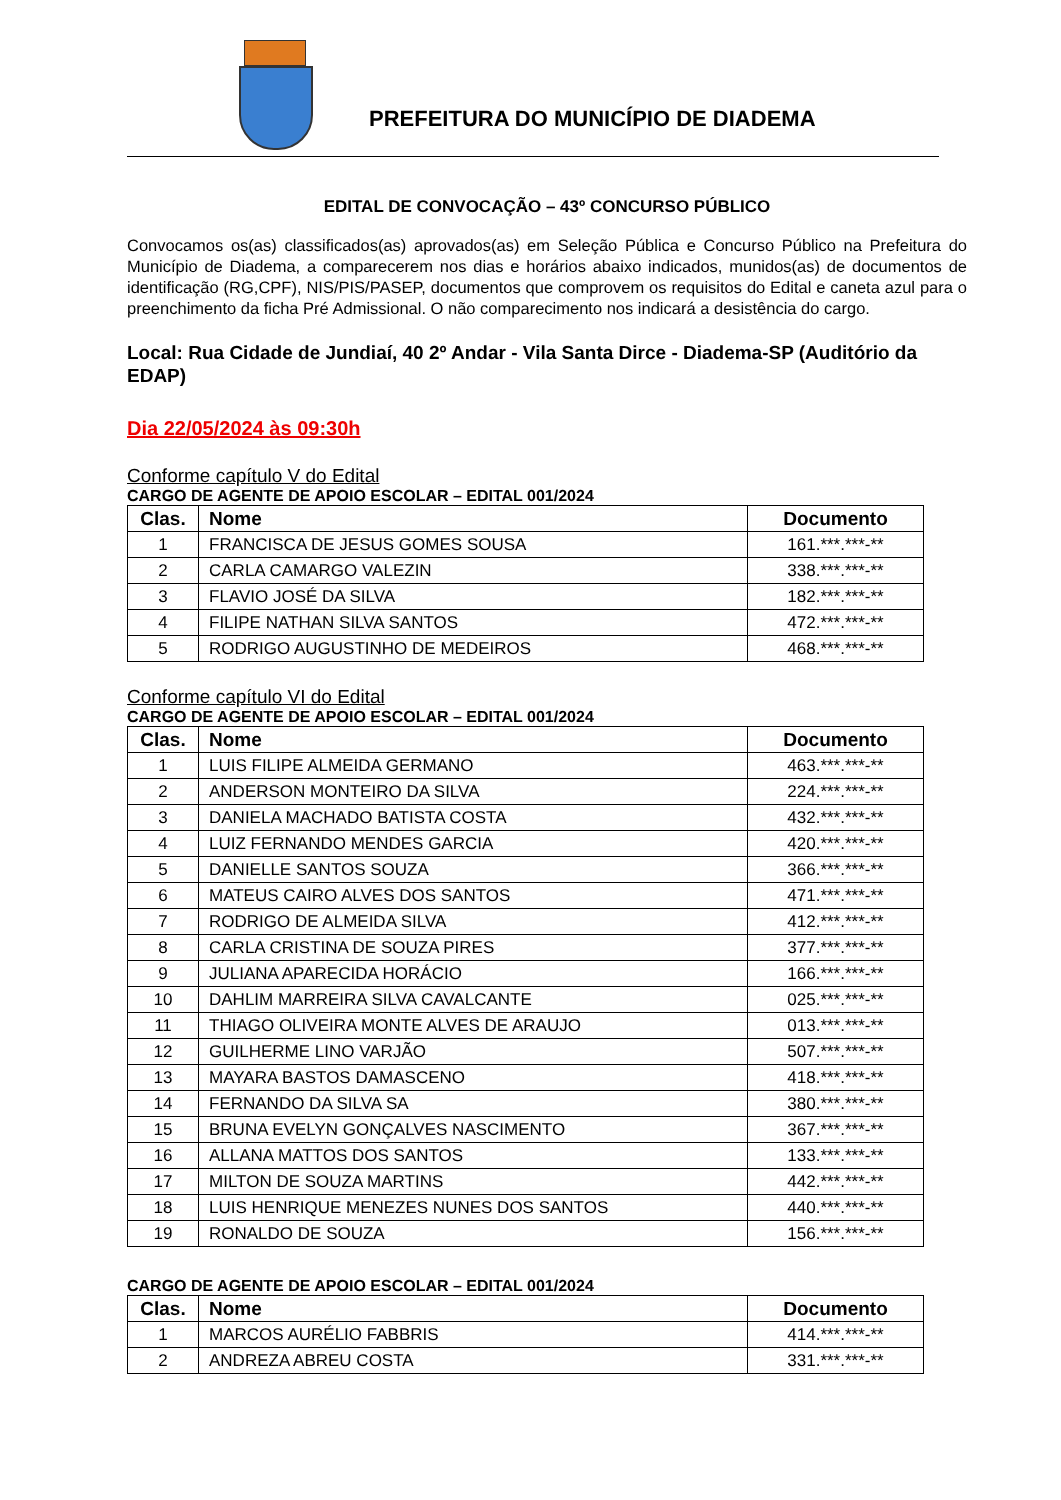PREFEITURA DO MUNICÍPIO DE DIADEMA
EDITAL DE CONVOCAÇÃO – 43º CONCURSO PÚBLICO
Convocamos os(as) classificados(as) aprovados(as) em Seleção Pública e Concurso Público na Prefeitura do Município de Diadema, a comparecerem nos dias e horários abaixo indicados, munidos(as) de documentos de identificação (RG,CPF), NIS/PIS/PASEP, documentos que comprovem os requisitos do Edital e caneta azul para o preenchimento da ficha Pré Admissional. O não comparecimento nos indicará a desistência do cargo.
Local: Rua Cidade de Jundiaí, 40 2º Andar - Vila Santa Dirce - Diadema-SP (Auditório da EDAP)
Dia 22/05/2024 às 09:30h
Conforme capítulo V do Edital
CARGO DE AGENTE DE APOIO ESCOLAR – EDITAL 001/2024
| Clas. | Nome | Documento |
| --- | --- | --- |
| 1 | FRANCISCA DE JESUS GOMES SOUSA | 161.***.***-** |
| 2 | CARLA CAMARGO VALEZIN | 338.***.***-** |
| 3 | FLAVIO JOSÉ DA SILVA | 182.***.***-** |
| 4 | FILIPE NATHAN SILVA SANTOS | 472.***.***-** |
| 5 | RODRIGO AUGUSTINHO DE MEDEIROS | 468.***.***-** |
Conforme capítulo VI do Edital
CARGO DE AGENTE DE APOIO ESCOLAR – EDITAL 001/2024
| Clas. | Nome | Documento |
| --- | --- | --- |
| 1 | LUIS FILIPE ALMEIDA GERMANO | 463.***.***-** |
| 2 | ANDERSON MONTEIRO DA SILVA | 224.***.***-** |
| 3 | DANIELA MACHADO BATISTA COSTA | 432.***.***-** |
| 4 | LUIZ FERNANDO MENDES GARCIA | 420.***.***-** |
| 5 | DANIELLE SANTOS SOUZA | 366.***.***-** |
| 6 | MATEUS CAIRO ALVES DOS SANTOS | 471.***.***-** |
| 7 | RODRIGO DE ALMEIDA SILVA | 412.***.***-** |
| 8 | CARLA CRISTINA DE SOUZA PIRES | 377.***.***-** |
| 9 | JULIANA APARECIDA HORÁCIO | 166.***.***-** |
| 10 | DAHLIM MARREIRA SILVA CAVALCANTE | 025.***.***-** |
| 11 | THIAGO OLIVEIRA MONTE ALVES DE ARAUJO | 013.***.***-** |
| 12 | GUILHERME LINO VARJÃO | 507.***.***-** |
| 13 | MAYARA BASTOS DAMASCENO | 418.***.***-** |
| 14 | FERNANDO DA SILVA SA | 380.***.***-** |
| 15 | BRUNA EVELYN GONÇALVES NASCIMENTO | 367.***.***-** |
| 16 | ALLANA MATTOS DOS SANTOS | 133.***.***-** |
| 17 | MILTON DE SOUZA MARTINS | 442.***.***-** |
| 18 | LUIS HENRIQUE MENEZES NUNES DOS SANTOS | 440.***.***-** |
| 19 | RONALDO DE SOUZA | 156.***.***-** |
CARGO DE AGENTE DE APOIO ESCOLAR – EDITAL 001/2024
| Clas. | Nome | Documento |
| --- | --- | --- |
| 1 | MARCOS AURÉLIO FABBRIS | 414.***.***-** |
| 2 | ANDREZA ABREU COSTA | 331.***.***-** |